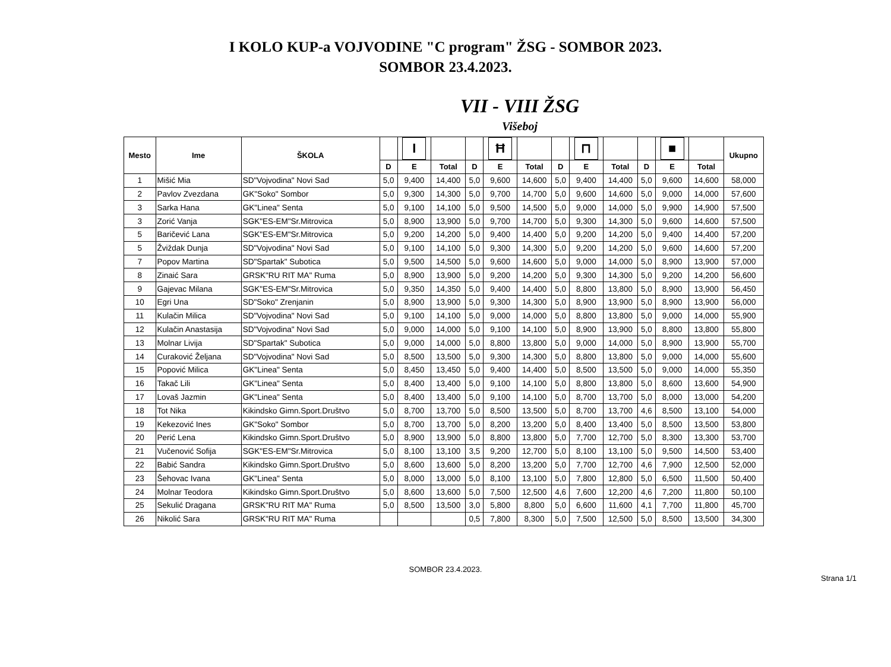I KOLO KUP-a VOJVODINE "C program" ŽSG - SOMBOR 2023.
SOMBOR 23.4.2023.
VII - VIII ŽSG
Višeboj
| Mesto | Ime | ŠKOLA | | I | | | Ħ | | | ⊓ | | | ■ | | Ukupno |
| --- | --- | --- | --- | --- | --- | --- | --- | --- | --- | --- | --- | --- | --- | --- | --- |
| | | | D | E | Total | D | E | Total | D | E | Total | D | E | Total | |
| 1 | Mišić Mia | SD"Vojvodina" Novi Sad | 5,0 | 9,400 | 14,400 | 5,0 | 9,600 | 14,600 | 5,0 | 9,400 | 14,400 | 5,0 | 9,600 | 14,600 | 58,000 |
| 2 | Pavlov Zvezdana | GK"Soko" Sombor | 5,0 | 9,300 | 14,300 | 5,0 | 9,700 | 14,700 | 5,0 | 9,600 | 14,600 | 5,0 | 9,000 | 14,000 | 57,600 |
| 3 | Sarka Hana | GK"Linea" Senta | 5,0 | 9,100 | 14,100 | 5,0 | 9,500 | 14,500 | 5,0 | 9,000 | 14,000 | 5,0 | 9,900 | 14,900 | 57,500 |
| 3 | Zorić Vanja | SGK"ES-EM"Sr.Mitrovica | 5,0 | 8,900 | 13,900 | 5,0 | 9,700 | 14,700 | 5,0 | 9,300 | 14,300 | 5,0 | 9,600 | 14,600 | 57,500 |
| 5 | Baričević Lana | SGK"ES-EM"Sr.Mitrovica | 5,0 | 9,200 | 14,200 | 5,0 | 9,400 | 14,400 | 5,0 | 9,200 | 14,200 | 5,0 | 9,400 | 14,400 | 57,200 |
| 5 | Žviždak Dunja | SD"Vojvodina" Novi Sad | 5,0 | 9,100 | 14,100 | 5,0 | 9,300 | 14,300 | 5,0 | 9,200 | 14,200 | 5,0 | 9,600 | 14,600 | 57,200 |
| 7 | Popov Martina | SD"Spartak" Subotica | 5,0 | 9,500 | 14,500 | 5,0 | 9,600 | 14,600 | 5,0 | 9,000 | 14,000 | 5,0 | 8,900 | 13,900 | 57,000 |
| 8 | Zinaić Sara | GRSK"RU RIT MA" Ruma | 5,0 | 8,900 | 13,900 | 5,0 | 9,200 | 14,200 | 5,0 | 9,300 | 14,300 | 5,0 | 9,200 | 14,200 | 56,600 |
| 9 | Gajevac Milana | SGK"ES-EM"Sr.Mitrovica | 5,0 | 9,350 | 14,350 | 5,0 | 9,400 | 14,400 | 5,0 | 8,800 | 13,800 | 5,0 | 8,900 | 13,900 | 56,450 |
| 10 | Egri Una | SD"Soko" Zrenjanin | 5,0 | 8,900 | 13,900 | 5,0 | 9,300 | 14,300 | 5,0 | 8,900 | 13,900 | 5,0 | 8,900 | 13,900 | 56,000 |
| 11 | Kulačin Milica | SD"Vojvodina" Novi Sad | 5,0 | 9,100 | 14,100 | 5,0 | 9,000 | 14,000 | 5,0 | 8,800 | 13,800 | 5,0 | 9,000 | 14,000 | 55,900 |
| 12 | Kulačin Anastasija | SD"Vojvodina" Novi Sad | 5,0 | 9,000 | 14,000 | 5,0 | 9,100 | 14,100 | 5,0 | 8,900 | 13,900 | 5,0 | 8,800 | 13,800 | 55,800 |
| 13 | Molnar Livija | SD"Spartak" Subotica | 5,0 | 9,000 | 14,000 | 5,0 | 8,800 | 13,800 | 5,0 | 9,000 | 14,000 | 5,0 | 8,900 | 13,900 | 55,700 |
| 14 | Curaković Željana | SD"Vojvodina" Novi Sad | 5,0 | 8,500 | 13,500 | 5,0 | 9,300 | 14,300 | 5,0 | 8,800 | 13,800 | 5,0 | 9,000 | 14,000 | 55,600 |
| 15 | Popović Milica | GK"Linea" Senta | 5,0 | 8,450 | 13,450 | 5,0 | 9,400 | 14,400 | 5,0 | 8,500 | 13,500 | 5,0 | 9,000 | 14,000 | 55,350 |
| 16 | Takač Lili | GK"Linea" Senta | 5,0 | 8,400 | 13,400 | 5,0 | 9,100 | 14,100 | 5,0 | 8,800 | 13,800 | 5,0 | 8,600 | 13,600 | 54,900 |
| 17 | Lovaš Jazmin | GK"Linea" Senta | 5,0 | 8,400 | 13,400 | 5,0 | 9,100 | 14,100 | 5,0 | 8,700 | 13,700 | 5,0 | 8,000 | 13,000 | 54,200 |
| 18 | Tot Nika | Kikindsko Gimn.Sport.Društvo | 5,0 | 8,700 | 13,700 | 5,0 | 8,500 | 13,500 | 5,0 | 8,700 | 13,700 | 4,6 | 8,500 | 13,100 | 54,000 |
| 19 | Kekezović Ines | GK"Soko" Sombor | 5,0 | 8,700 | 13,700 | 5,0 | 8,200 | 13,200 | 5,0 | 8,400 | 13,400 | 5,0 | 8,500 | 13,500 | 53,800 |
| 20 | Perić Lena | Kikindsko Gimn.Sport.Društvo | 5,0 | 8,900 | 13,900 | 5,0 | 8,800 | 13,800 | 5,0 | 7,700 | 12,700 | 5,0 | 8,300 | 13,300 | 53,700 |
| 21 | Vučenović Sofija | SGK"ES-EM"Sr.Mitrovica | 5,0 | 8,100 | 13,100 | 3,5 | 9,200 | 12,700 | 5,0 | 8,100 | 13,100 | 5,0 | 9,500 | 14,500 | 53,400 |
| 22 | Babić Sandra | Kikindsko Gimn.Sport.Društvo | 5,0 | 8,600 | 13,600 | 5,0 | 8,200 | 13,200 | 5,0 | 7,700 | 12,700 | 4,6 | 7,900 | 12,500 | 52,000 |
| 23 | Šehovac Ivana | GK"Linea" Senta | 5,0 | 8,000 | 13,000 | 5,0 | 8,100 | 13,100 | 5,0 | 7,800 | 12,800 | 5,0 | 6,500 | 11,500 | 50,400 |
| 24 | Molnar Teodora | Kikindsko Gimn.Sport.Društvo | 5,0 | 8,600 | 13,600 | 5,0 | 7,500 | 12,500 | 4,6 | 7,600 | 12,200 | 4,6 | 7,200 | 11,800 | 50,100 |
| 25 | Sekulić Dragana | GRSK"RU RIT MA" Ruma | 5,0 | 8,500 | 13,500 | 3,0 | 5,800 | 8,800 | 5,0 | 6,600 | 11,600 | 4,1 | 7,700 | 11,800 | 45,700 |
| 26 | Nikolić Sara | GRSK"RU RIT MA" Ruma | | | | 0,5 | 7,800 | 8,300 | 5,0 | 7,500 | 12,500 | 5,0 | 8,500 | 13,500 | 34,300 |
SOMBOR 23.4.2023.
Strana 1/1